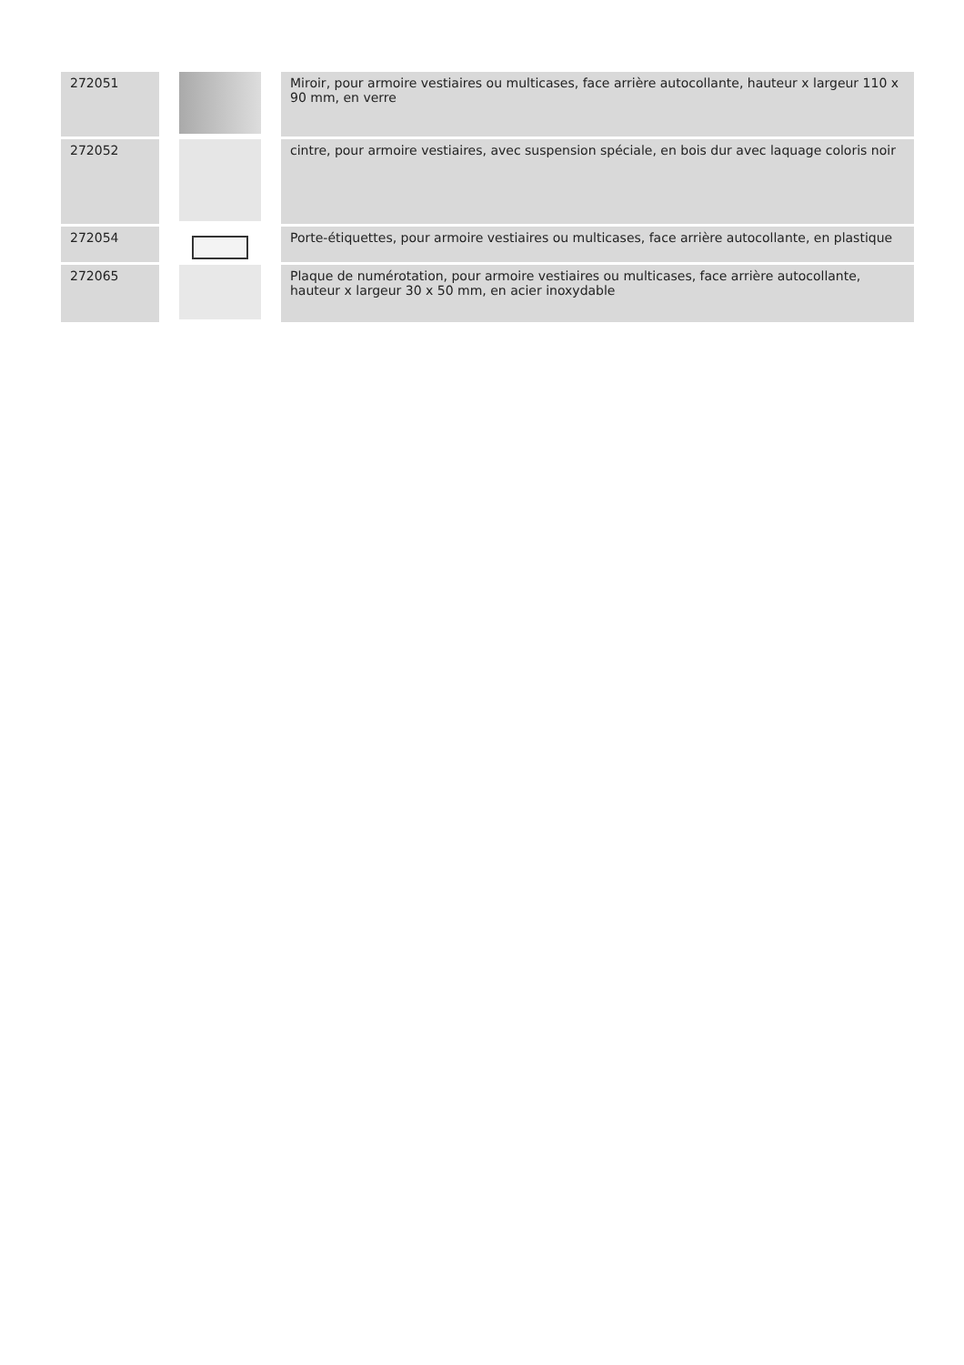| 272051 | | Miroir, pour armoire vestiaires ou multicases, face arrière autocollante, hauteur x largeur 110 x 90 mm, en verre |
| 272052 | | cintre, pour armoire vestiaires, avec suspension spéciale, en bois dur avec laquage coloris noir |
| 272054 | | Porte-étiquettes, pour armoire vestiaires ou multicases, face arrière autocollante, en plastique |
| 272065 | | Plaque de numérotation, pour armoire vestiaires ou multicases, face arrière autocollante, hauteur x largeur 30 x 50 mm, en acier inoxydable |